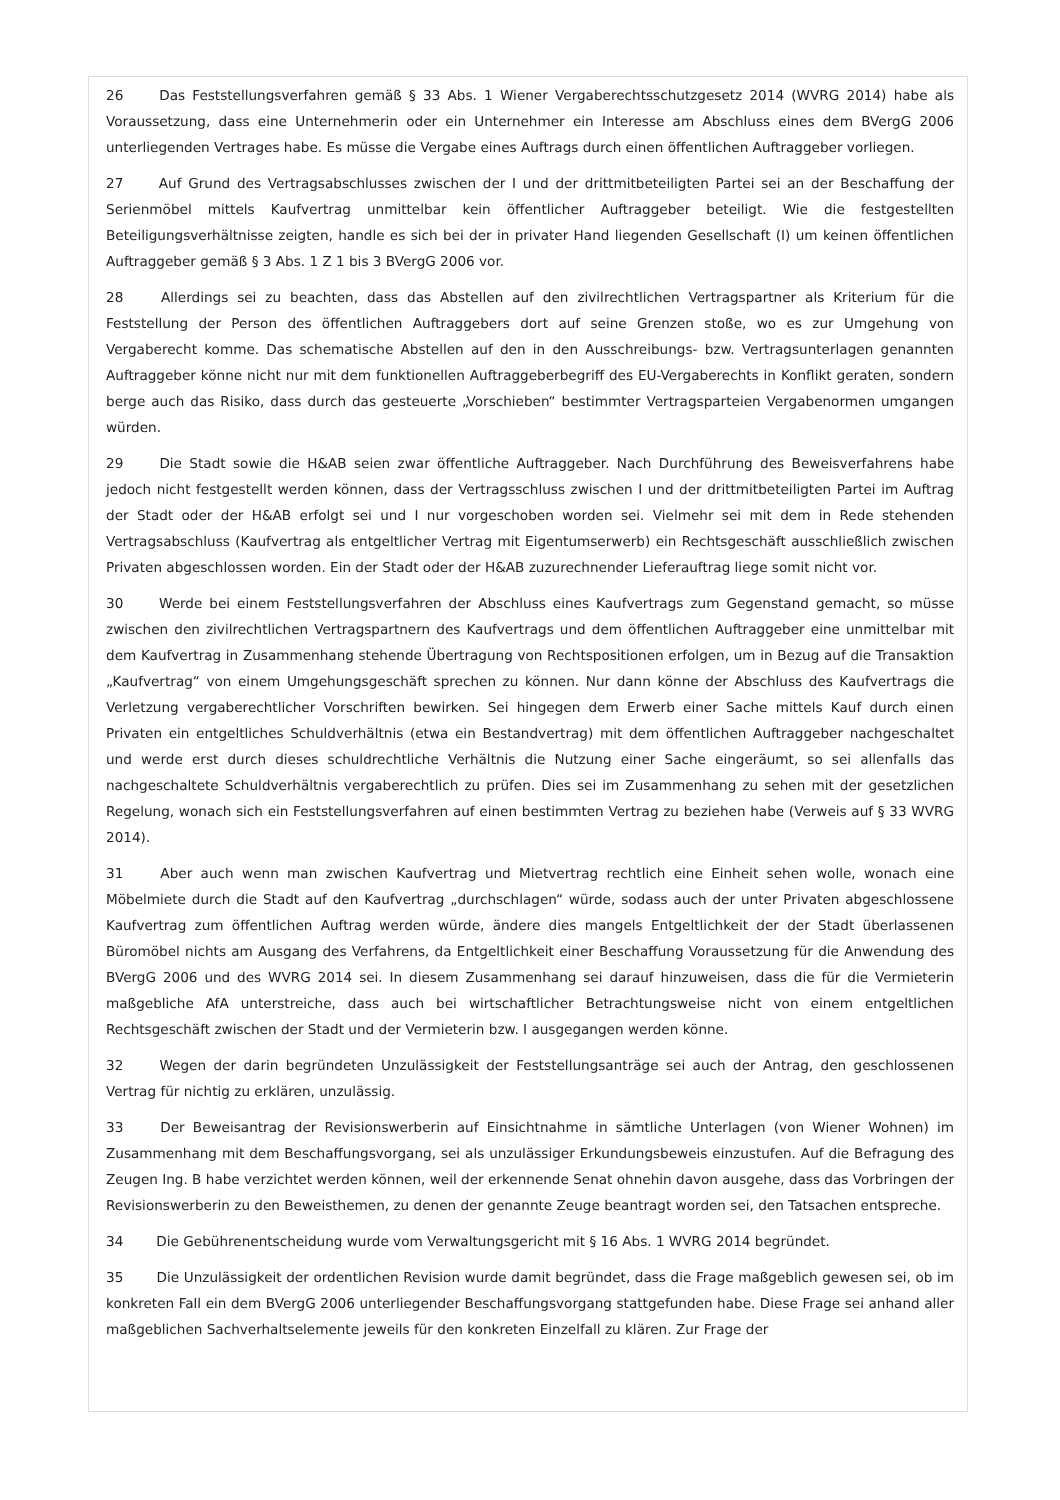26 Das Feststellungsverfahren gemäß § 33 Abs. 1 Wiener Vergaberechtsschutzgesetz 2014 (WVRG 2014) habe als Voraussetzung, dass eine Unternehmerin oder ein Unternehmer ein Interesse am Abschluss eines dem BVergG 2006 unterliegenden Vertrages habe. Es müsse die Vergabe eines Auftrags durch einen öffentlichen Auftraggeber vorliegen.
27 Auf Grund des Vertragsabschlusses zwischen der I und der drittmitbeteiligten Partei sei an der Beschaffung der Serienmöbel mittels Kaufvertrag unmittelbar kein öffentlicher Auftraggeber beteiligt. Wie die festgestellten Beteiligungsverhältnisse zeigten, handle es sich bei der in privater Hand liegenden Gesellschaft (I) um keinen öffentlichen Auftraggeber gemäß § 3 Abs. 1 Z 1 bis 3 BVergG 2006 vor.
28 Allerdings sei zu beachten, dass das Abstellen auf den zivilrechtlichen Vertragspartner als Kriterium für die Feststellung der Person des öffentlichen Auftraggebers dort auf seine Grenzen stoße, wo es zur Umgehung von Vergaberecht komme. Das schematische Abstellen auf den in den Ausschreibungs- bzw. Vertragsunterlagen genannten Auftraggeber könne nicht nur mit dem funktionellen Auftraggeberbegriff des EU-Vergaberechts in Konflikt geraten, sondern berge auch das Risiko, dass durch das gesteuerte „Vorschieben“ bestimmter Vertragsparteien Vergabenormen umgangen würden.
29 Die Stadt sowie die H&AB seien zwar öffentliche Auftraggeber. Nach Durchführung des Beweisverfahrens habe jedoch nicht festgestellt werden können, dass der Vertragsschluss zwischen I und der drittmitbeteiligten Partei im Auftrag der Stadt oder der H&AB erfolgt sei und I nur vorgeschoben worden sei. Vielmehr sei mit dem in Rede stehenden Vertragsabschluss (Kaufvertrag als entgeltlicher Vertrag mit Eigentumserwerb) ein Rechtsgeschäft ausschließlich zwischen Privaten abgeschlossen worden. Ein der Stadt oder der H&AB zuzurechnender Lieferauftrag liege somit nicht vor.
30 Werde bei einem Feststellungsverfahren der Abschluss eines Kaufvertrags zum Gegenstand gemacht, so müsse zwischen den zivilrechtlichen Vertragspartnern des Kaufvertrags und dem öffentlichen Auftraggeber eine unmittelbar mit dem Kaufvertrag in Zusammenhang stehende Übertragung von Rechtspositionen erfolgen, um in Bezug auf die Transaktion „Kaufvertrag“ von einem Umgehungsgeschäft sprechen zu können. Nur dann könne der Abschluss des Kaufvertrags die Verletzung vergaberechtlicher Vorschriften bewirken. Sei hingegen dem Erwerb einer Sache mittels Kauf durch einen Privaten ein entgeltliches Schuldverhältnis (etwa ein Bestandvertrag) mit dem öffentlichen Auftraggeber nachgeschaltet und werde erst durch dieses schuldrechtliche Verhältnis die Nutzung einer Sache eingeräumt, so sei allenfalls das nachgeschaltete Schuldverhältnis vergaberechtlich zu prüfen. Dies sei im Zusammenhang zu sehen mit der gesetzlichen Regelung, wonach sich ein Feststellungsverfahren auf einen bestimmten Vertrag zu beziehen habe (Verweis auf § 33 WVRG 2014).
31 Aber auch wenn man zwischen Kaufvertrag und Mietvertrag rechtlich eine Einheit sehen wolle, wonach eine Möbelmiete durch die Stadt auf den Kaufvertrag „durchschlagen“ würde, sodass auch der unter Privaten abgeschlossene Kaufvertrag zum öffentlichen Auftrag werden würde, ändere dies mangels Entgeltlichkeit der der Stadt überlassenen Büromöbel nichts am Ausgang des Verfahrens, da Entgeltlichkeit einer Beschaffung Voraussetzung für die Anwendung des BVergG 2006 und des WVRG 2014 sei. In diesem Zusammenhang sei darauf hinzuweisen, dass die für die Vermieterin maßgebliche AfA unterstreiche, dass auch bei wirtschaftlicher Betrachtungsweise nicht von einem entgeltlichen Rechtsgeschäft zwischen der Stadt und der Vermieterin bzw. I ausgegangen werden könne.
32 Wegen der darin begründeten Unzulässigkeit der Feststellungsanträge sei auch der Antrag, den geschlossenen Vertrag für nichtig zu erklären, unzulässig.
33 Der Beweisantrag der Revisionswerberin auf Einsichtnahme in sämtliche Unterlagen (von Wiener Wohnen) im Zusammenhang mit dem Beschaffungsvorgang, sei als unzulässiger Erkundungsbeweis einzustufen. Auf die Befragung des Zeugen Ing. B habe verzichtet werden können, weil der erkennende Senat ohnehin davon ausgehe, dass das Vorbringen der Revisionswerberin zu den Beweisthemen, zu denen der genannte Zeuge beantragt worden sei, den Tatsachen entspreche.
34 Die Gebührenentscheidung wurde vom Verwaltungsgericht mit § 16 Abs. 1 WVRG 2014 begründet.
35 Die Unzulässigkeit der ordentlichen Revision wurde damit begründet, dass die Frage maßgeblich gewesen sei, ob im konkreten Fall ein dem BVergG 2006 unterliegender Beschaffungsvorgang stattgefunden habe. Diese Frage sei anhand aller maßgeblichen Sachverhaltselemente jeweils für den konkreten Einzelfall zu klären. Zur Frage der